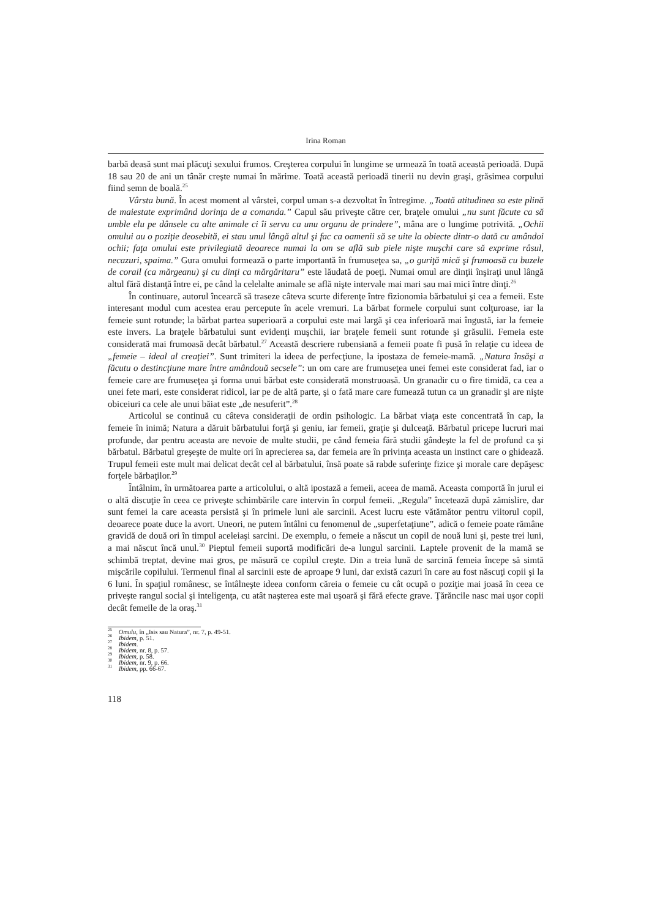Irina Roman
barbă deasă sunt mai plăcuţi sexului frumos. Creşterea corpului în lungime se urmează în toată această perioadă. După 18 sau 20 de ani un tânăr creşte numai în mărime. Toată această perioadă tinerii nu devin graşi, grăsimea corpului fiind semn de boală.<sup>25</sup>
Vârsta bună. În acest moment al vârstei, corpul uman s-a dezvoltat în întregime. „Toată atitudinea sa este plină de maiestate exprimând dorinţa de a comanda.” Capul său priveşte către cer, braţele omului „nu sunt făcute ca să umble elu pe dânsele ca alte animale ci îi servu ca unu organu de prindere”, mâna are o lungime potrivită. „Ochii omului au o poziţie deosebită, ei stau unul lângă altul şi fac ca oamenii să se uite la obiecte dintr-o dată cu amândoi ochii; faţa omului este privilegiată deoarece numai la om se află sub piele nişte muşchi care să exprime râsul, necazuri, spaima.” Gura omului formează o parte importantă în frumuseţea sa, „o guriţă mică şi frumoasă cu buzele de corail (ca mărgeanu) şi cu dinţi ca mărgăritaru” este lăudată de poeţi. Numai omul are dinţii înşiraţi unul lângă altul fără distanţă între ei, pe când la celelalte animale se află nişte intervale mai mari sau mai mici între dinţi.<sup>26</sup>
În continuare, autorul încearcă să traseze câteva scurte diferenţe între fizionomia bărbatului şi cea a femeii. Este interesant modul cum acestea erau percepute în acele vremuri. La bărbat formele corpului sunt colţuroase, iar la femeie sunt rotunde; la bărbat partea superioară a corpului este mai largă şi cea inferioară mai îngustă, iar la femeie este invers. La braţele bărbatului sunt evidenţi muşchii, iar braţele femeii sunt rotunde şi grăsulii. Femeia este considerată mai frumoasă decât bărbatul.<sup>27</sup> Această descriere rubensiană a femeii poate fi pusă în relaţie cu ideea de „femeie – ideal al creaţiei”. Sunt trimiteri la ideea de perfecţiune, la ipostaza de femeie-mamă. „Natura însăşi a făcutu o destincţiune mare între amândouă secsele”: un om care are frumuseţea unei femei este considerat fad, iar o femeie care are frumuseţea şi forma unui bărbat este considerată monstruoasă. Un granadir cu o fire timidă, ca cea a unei fete mari, este considerat ridicol, iar pe de altă parte, şi o fată mare care fumează tutun ca un granadir şi are nişte obiceiuri ca cele ale unui băiat este „de nesuferit”.<sup>28</sup>
Articolul se continuă cu câteva consideraţii de ordin psihologic. La bărbat viaţa este concentrată în cap, la femeie în inimă; Natura a dăruit bărbatului forţă şi geniu, iar femeii, graţie şi dulceaţă. Bărbatul pricepe lucruri mai profunde, dar pentru aceasta are nevoie de multe studii, pe când femeia fără studii gândeşte la fel de profund ca şi bărbatul. Bărbatul greşeşte de multe ori în aprecierea sa, dar femeia are în privinţa aceasta un instinct care o ghidează. Trupul femeii este mult mai delicat decât cel al bărbatului, însă poate să rabde suferinţe fizice şi morale care depăşesc forţele bărbaţilor.<sup>29</sup>
Întâlnim, în următoarea parte a articolului, o altă ipostază a femeii, aceea de mamă. Aceasta comportă în jurul ei o altă discuţie în ceea ce priveşte schimbările care intervin în corpul femeii. „Regula” încetează după zămislire, dar sunt femei la care aceasta persistă şi în primele luni ale sarcinii. Acest lucru este vătămător pentru viitorul copil, deoarece poate duce la avort. Uneori, ne putem întâlni cu fenomenul de „superfetaţiune”, adică o femeie poate rămâne gravidă de două ori în timpul aceleiaşi sarcini. De exemplu, o femeie a născut un copil de nouă luni şi, peste trei luni, a mai născut încă unul.<sup>30</sup> Pieptul femeii suportă modificări de-a lungul sarcinii. Laptele provenit de la mamă se schimbă treptat, devine mai gros, pe măsură ce copilul creşte. Din a treia lună de sarcină femeia începe să simtă mişcările copilului. Termenul final al sarcinii este de aproape 9 luni, dar există cazuri în care au fost născuţi copii şi la 6 luni. În spaţiul românesc, se întâlneşte ideea conform căreia o femeie cu cât ocupă o poziţie mai joasă în ceea ce priveşte rangul social şi inteligenţa, cu atât naşterea este mai uşoară şi fără efecte grave. Ţărăncile nasc mai uşor copii decât femeile de la oraş.<sup>31</sup>
<sup>25</sup> Omulu, în „Isis sau Natura”, nr. 7, p. 49-51.
<sup>26</sup> Ibidem, p. 51.
<sup>27</sup> Ibidem.
<sup>28</sup> Ibidem, nr. 8, p. 57.
<sup>29</sup> Ibidem, p. 58.
<sup>30</sup> Ibidem, nr. 9, p. 66.
<sup>31</sup> Ibidem, pp. 66-67.
118